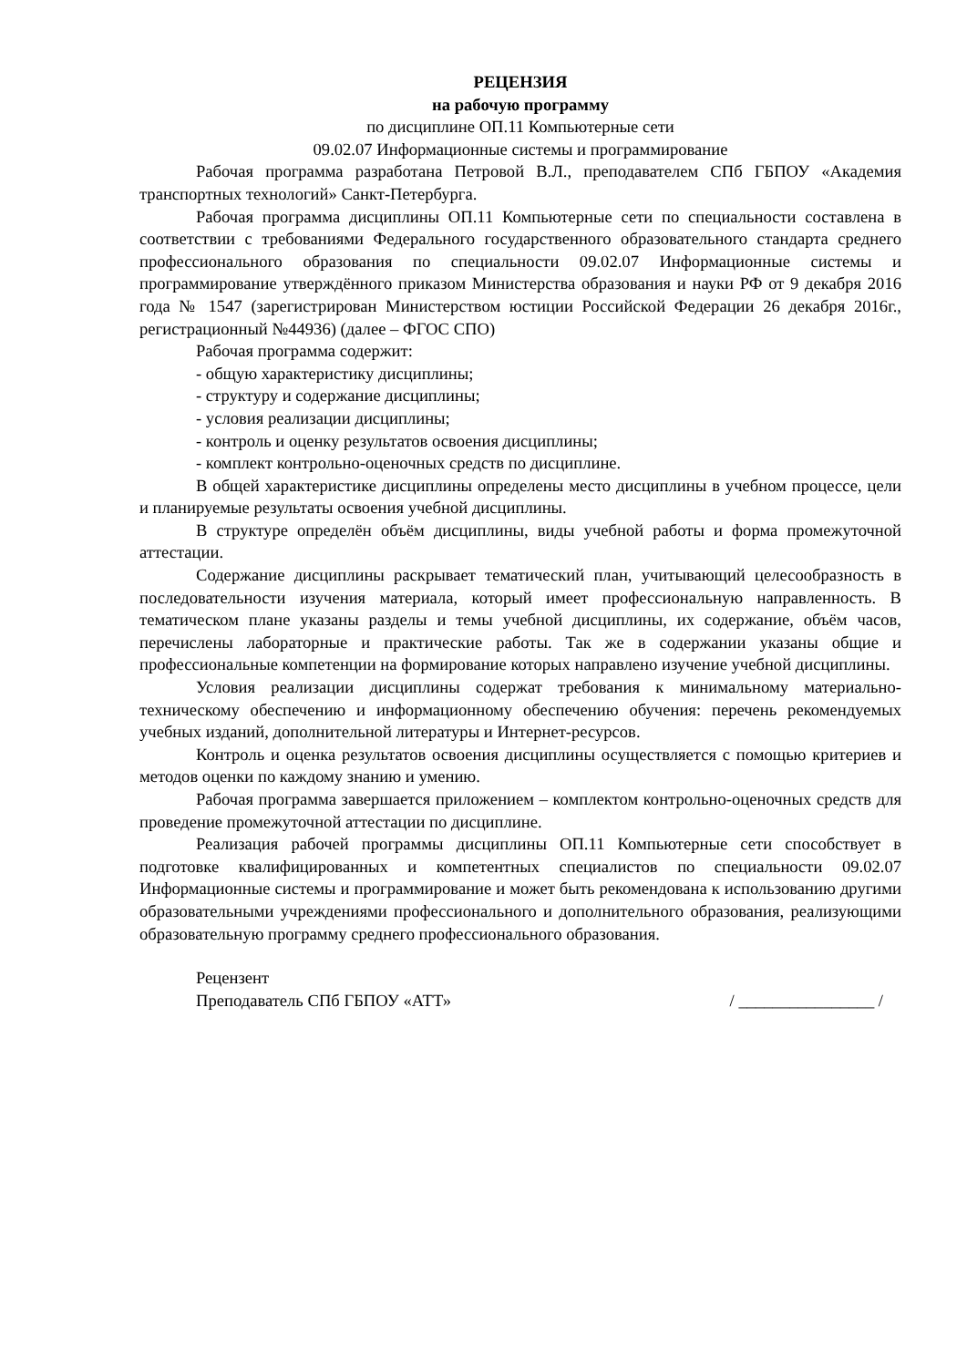РЕЦЕНЗИЯ
на рабочую программу
по дисциплине ОП.11 Компьютерные сети
09.02.07 Информационные системы и программирование
Рабочая программа разработана Петровой В.Л., преподавателем СПб ГБПОУ «Академия транспортных технологий» Санкт-Петербурга.
Рабочая программа дисциплины ОП.11 Компьютерные сети по специальности составлена в соответствии с требованиями Федерального государственного образовательного стандарта среднего профессионального образования по специальности 09.02.07 Информационные системы и программирование утверждённого приказом Министерства образования и науки РФ от 9 декабря 2016 года № 1547 (зарегистрирован Министерством юстиции Российской Федерации 26 декабря 2016г., регистрационный №44936) (далее – ФГОС СПО)
Рабочая программа содержит:
- общую характеристику дисциплины;
- структуру и содержание дисциплины;
- условия реализации дисциплины;
- контроль и оценку результатов освоения дисциплины;
- комплект контрольно-оценочных средств по дисциплине.
В общей характеристике дисциплины определены место дисциплины в учебном процессе, цели и планируемые результаты освоения учебной дисциплины.
В структуре определён объём дисциплины, виды учебной работы и форма промежуточной аттестации.
Содержание дисциплины раскрывает тематический план, учитывающий целесообразность в последовательности изучения материала, который имеет профессиональную направленность. В тематическом плане указаны разделы и темы учебной дисциплины, их содержание, объём часов, перечислены лабораторные и практические работы. Так же в содержании указаны общие и профессиональные компетенции на формирование которых направлено изучение учебной дисциплины.
Условия реализации дисциплины содержат требования к минимальному материально-техническому обеспечению и информационному обеспечению обучения: перечень рекомендуемых учебных изданий, дополнительной литературы и Интернет-ресурсов.
Контроль и оценка результатов освоения дисциплины осуществляется с помощью критериев и методов оценки по каждому знанию и умению.
Рабочая программа завершается приложением – комплектом контрольно-оценочных средств для проведение промежуточной аттестации по дисциплине.
Реализация рабочей программы дисциплины ОП.11 Компьютерные сети способствует в подготовке квалифицированных и компетентных специалистов по специальности 09.02.07 Информационные системы и программирование и может быть рекомендована к использованию другими образовательными учреждениями профессионального и дополнительного образования, реализующими образовательную программу среднего профессионального образования.
Рецензент
Преподаватель СПб ГБПОУ «АТТ» / ________________ /